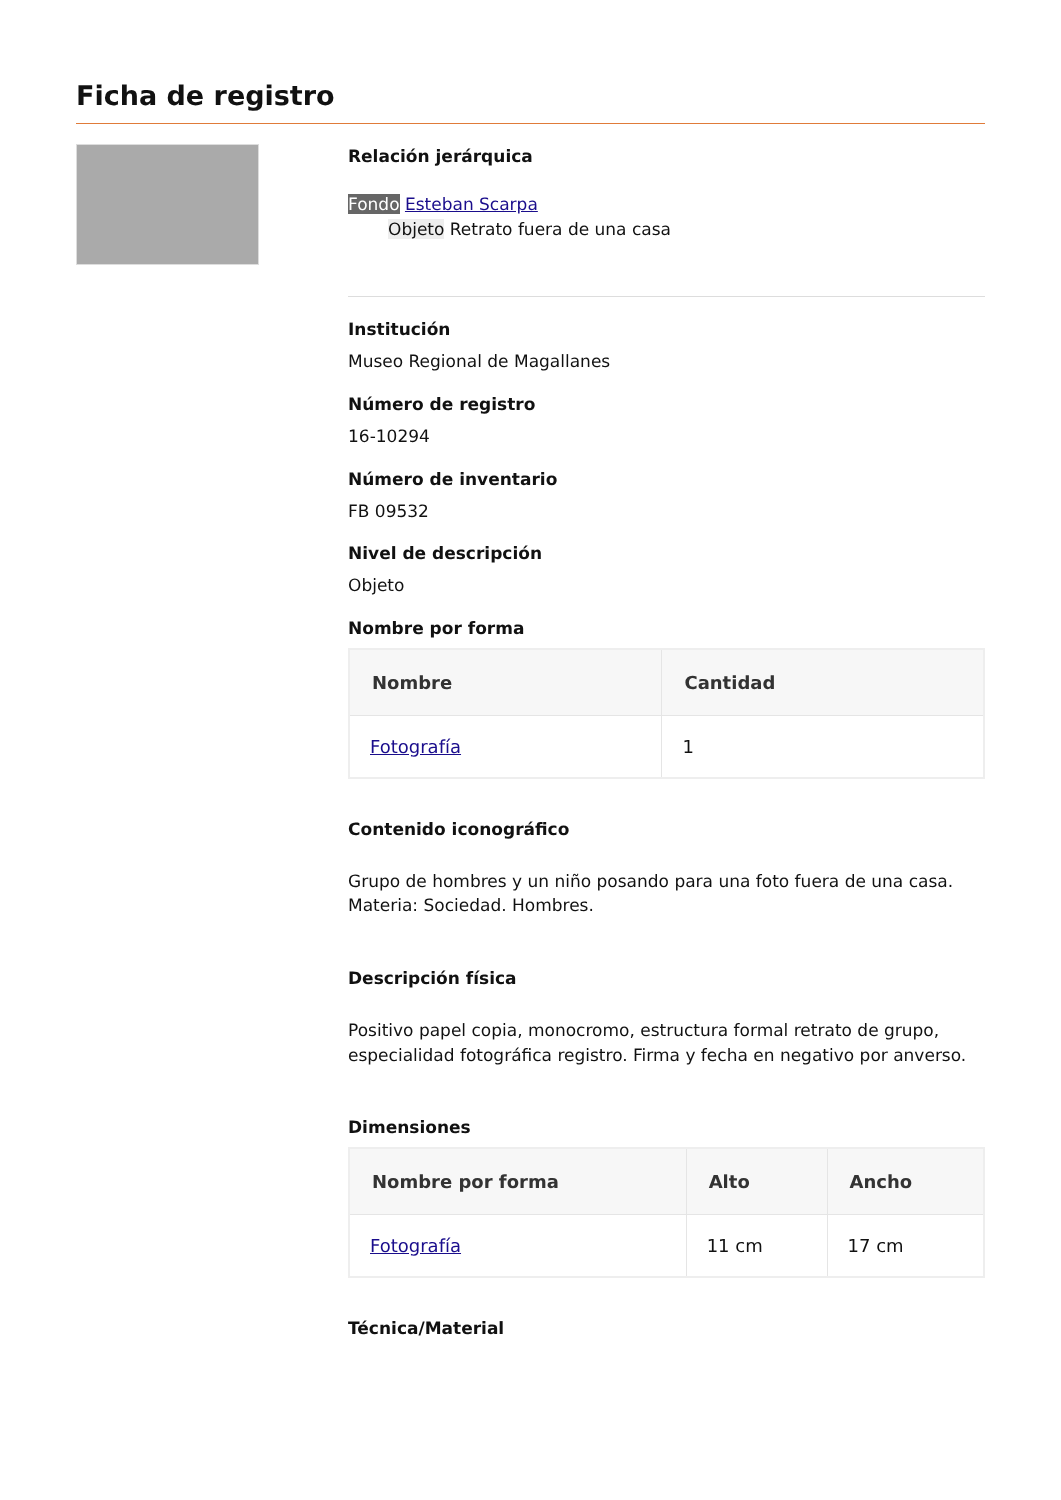Ficha de registro
Relación jerárquica
Fondo Esteban Scarpa
Objeto Retrato fuera de una casa
Institución
Museo Regional de Magallanes
Número de registro
16-10294
Número de inventario
FB 09532
Nivel de descripción
Objeto
Nombre por forma
| Nombre | Cantidad |
| --- | --- |
| Fotografía | 1 |
Contenido iconográfico
Grupo de hombres y un niño posando para una foto fuera de una casa. Materia: Sociedad. Hombres.
Descripción física
Positivo papel copia, monocromo, estructura formal retrato de grupo, especialidad fotográfica registro. Firma y fecha en negativo por anverso.
Dimensiones
| Nombre por forma | Alto | Ancho |
| --- | --- | --- |
| Fotografía | 11 cm | 17 cm |
Técnica/Material